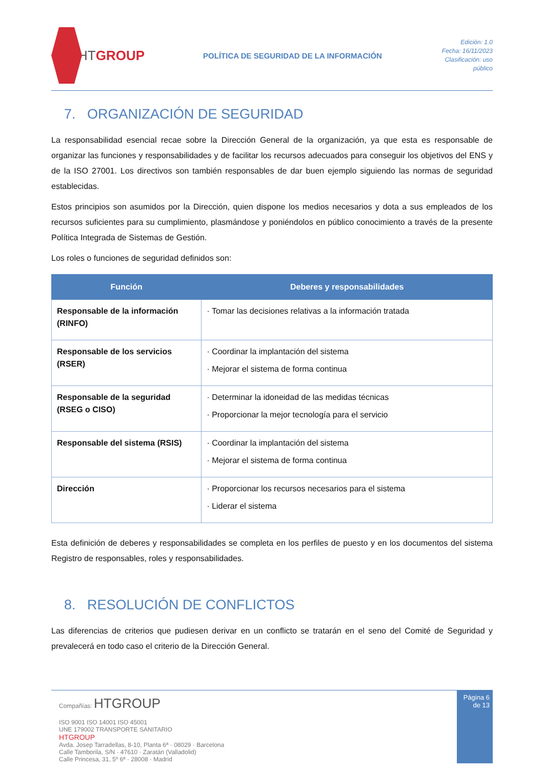HTGROUP
POLÍTICA DE SEGURIDAD DE LA INFORMACIÓN
Edición: 1.0
Fecha: 16/11/2023
Clasificación: uso público
7. ORGANIZACIÓN DE SEGURIDAD
La responsabilidad esencial recae sobre la Dirección General de la organización, ya que esta es responsable de organizar las funciones y responsabilidades y de facilitar los recursos adecuados para conseguir los objetivos del ENS y de la ISO 27001. Los directivos son también responsables de dar buen ejemplo siguiendo las normas de seguridad establecidas.
Estos principios son asumidos por la Dirección, quien dispone los medios necesarios y dota a sus empleados de los recursos suficientes para su cumplimiento, plasmándose y poniéndolos en público conocimiento a través de la presente Política Integrada de Sistemas de Gestión.
Los roles o funciones de seguridad definidos son:
| Función | Deberes y responsabilidades |
| --- | --- |
| Responsable de la información (RINFO) | · Tomar las decisiones relativas a la información tratada |
| Responsable de los servicios (RSER) | · Coordinar la implantación del sistema · Mejorar el sistema de forma continua |
| Responsable de la seguridad (RSEG o CISO) | · Determinar la idoneidad de las medidas técnicas · Proporcionar la mejor tecnología para el servicio |
| Responsable del sistema (RSIS) | · Coordinar la implantación del sistema · Mejorar el sistema de forma continua |
| Dirección | · Proporcionar los recursos necesarios para el sistema · Liderar el sistema |
Esta definición de deberes y responsabilidades se completa en los perfiles de puesto y en los documentos del sistema Registro de responsables, roles y responsabilidades.
8. RESOLUCIÓN DE CONFLICTOS
Las diferencias de criterios que pudiesen derivar en un conflicto se tratarán en el seno del Comité de Seguridad y prevalecerá en todo caso el criterio de la Dirección General.
Compañías: HTGROUP
ISO 9001 ISO 14001 ISO 45001
UNE 179002 TRANSPORTE SANITARIO
HTGROUP
Avda. Josep Tarradellas, 8-10, Planta 6ª · 08029 · Barcelona
Calle Tamborila, S/N · 47610 · Zaratán (Valladolid)
Calle Princesa, 31, 5º 6ª · 28008 · Madrid
Página 6 de 13